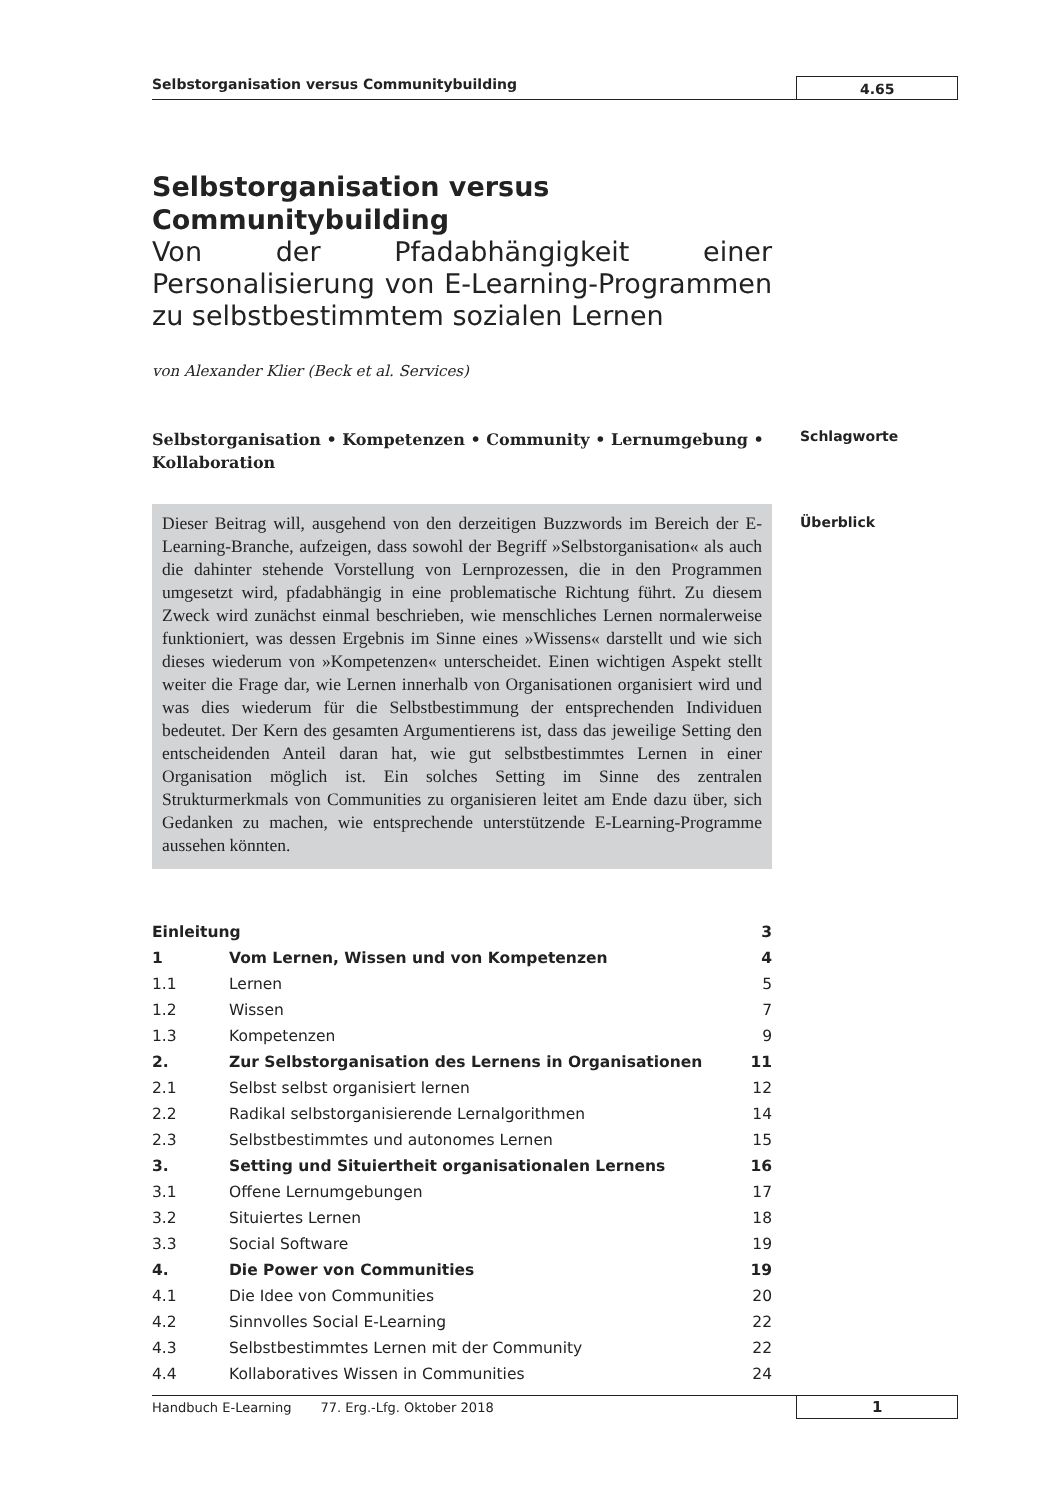Selbstorganisation versus Communitybuilding
4.65
Selbstorganisation versus Communitybuilding
Von der Pfadabhängigkeit einer Personalisierung von E-Learning-Programmen zu selbstbestimmtem sozialen Lernen
von Alexander Klier (Beck et al. Services)
Selbstorganisation • Kompetenzen • Community • Lernumgebung • Kollaboration
Schlagworte
Dieser Beitrag will, ausgehend von den derzeitigen Buzzwords im Bereich der E-Learning-Branche, aufzeigen, dass sowohl der Begriff »Selbstorganisation« als auch die dahinter stehende Vorstellung von Lernprozessen, die in den Programmen umgesetzt wird, pfadabhängig in eine problematische Richtung führt. Zu diesem Zweck wird zunächst einmal beschrieben, wie menschliches Lernen normalerweise funktioniert, was dessen Ergebnis im Sinne eines »Wissens« darstellt und wie sich dieses wiederum von »Kompetenzen« unterscheidet. Einen wichtigen Aspekt stellt weiter die Frage dar, wie Lernen innerhalb von Organisationen organisiert wird und was dies wiederum für die Selbstbestimmung der entsprechenden Individuen bedeutet. Der Kern des gesamten Argumentierens ist, dass das jeweilige Setting den entscheidenden Anteil daran hat, wie gut selbstbestimmtes Lernen in einer Organisation möglich ist. Ein solches Setting im Sinne des zentralen Strukturmerkmals von Communities zu organisieren leitet am Ende dazu über, sich Gedanken zu machen, wie entsprechende unterstützende E-Learning-Programme aussehen könnten.
Überblick
| Einleitung | | 3 |
| 1 | Vom Lernen, Wissen und von Kompetenzen | 4 |
| 1.1 | Lernen | 5 |
| 1.2 | Wissen | 7 |
| 1.3 | Kompetenzen | 9 |
| 2. | Zur Selbstorganisation des Lernens in Organisationen | 11 |
| 2.1 | Selbst selbst organisiert lernen | 12 |
| 2.2 | Radikal selbstorganisierende Lernalgorithmen | 14 |
| 2.3 | Selbstbestimmtes und autonomes Lernen | 15 |
| 3. | Setting und Situiertheit organisationalen Lernens | 16 |
| 3.1 | Offene Lernumgebungen | 17 |
| 3.2 | Situiertes Lernen | 18 |
| 3.3 | Social Software | 19 |
| 4. | Die Power von Communities | 19 |
| 4.1 | Die Idee von Communities | 20 |
| 4.2 | Sinnvolles Social E-Learning | 22 |
| 4.3 | Selbstbestimmtes Lernen mit der Community | 22 |
| 4.4 | Kollaboratives Wissen in Communities | 24 |
Handbuch E-Learning 77. Erg.-Lfg. Oktober 2018
1